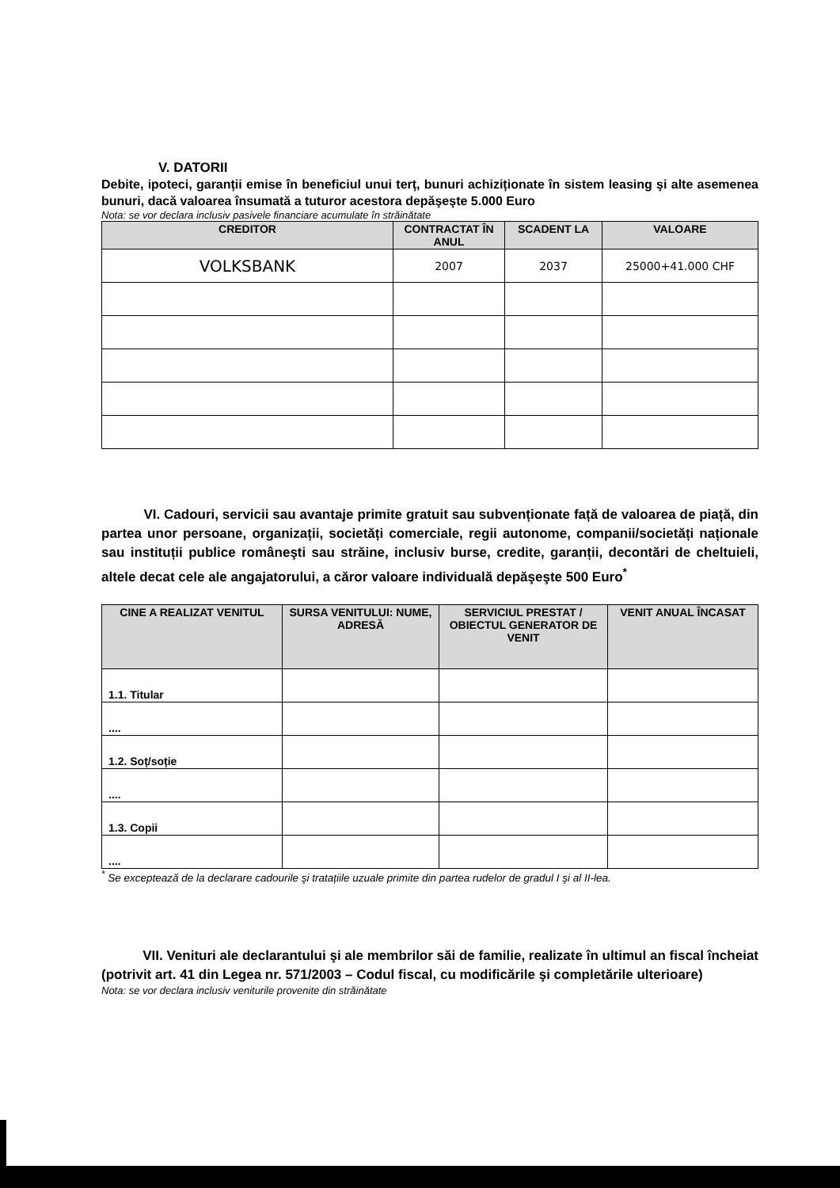V. DATORII
Debite, ipoteci, garanții emise în beneficiul unui terț, bunuri achiziționate în sistem leasing şi alte asemenea bunuri, dacă valoarea însumată a tuturor acestora depăşeşte 5.000 Euro
Nota: se vor declara inclusiv pasivele financiare acumulate în străinătate
| CREDITOR | CONTRACTAT ÎN ANUL | SCADENT LA | VALOARE |
| --- | --- | --- | --- |
| VOLKSBANK | 2007 | 2037 | 25000+41.000 CHF |
VI. Cadouri, servicii sau avantaje primite gratuit sau subvenționate față de valoarea de piață, din partea unor persoane, organizații, societăți comerciale, regii autonome, companii/societăți naționale sau instituții publice româneşti sau străine, inclusiv burse, credite, garanții, decontări de cheltuieli, altele decat cele ale angajatorului, a căror valoare individuală depăşeşte 500 Euro<sup>*</sup>
| CINE A REALIZAT VENITUL | SURSA VENITULUI: NUME, ADRESĂ | SERVICIUL PRESTAT / OBIECTUL GENERATOR DE VENIT | VENIT ANUAL ÎNCASAT |
| --- | --- | --- | --- |
| 1.1. Titular | | | |
| .... | | | |
| 1.2. Soț/soție | | | |
| .... | | | |
| 1.3. Copii | | | |
| .... | | | |
<sup>*</sup> Se exceptează de la declarare cadourile şi tratațiile uzuale primite din partea rudelor de gradul I şi al II-lea.
VII. Venituri ale declarantului şi ale membrilor săi de familie, realizate în ultimul an fiscal încheiat (potrivit art. 41 din Legea nr. 571/2003 – Codul fiscal, cu modificările şi completările ulterioare)
Nota: se vor declara inclusiv veniturile provenite din străinătate